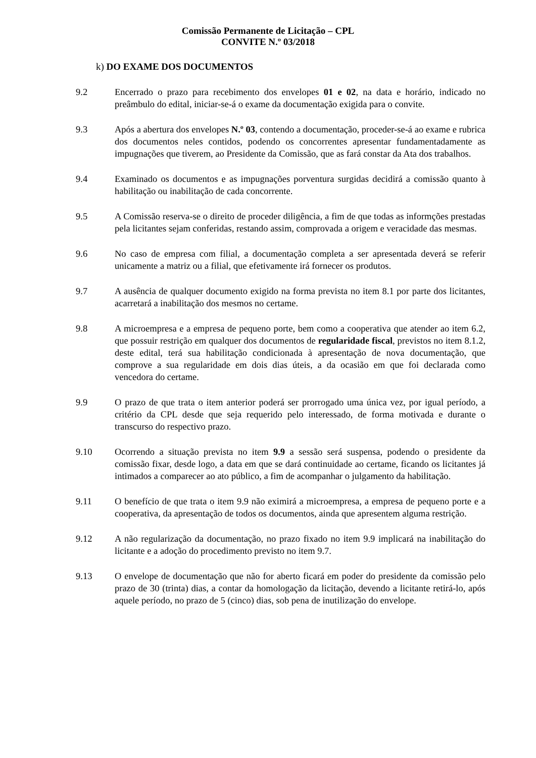Comissão Permanente de Licitação – CPL
CONVITE N.º 03/2018
k) DO EXAME DOS DOCUMENTOS
9.2 Encerrado o prazo para recebimento dos envelopes 01 e 02, na data e horário, indicado no preâmbulo do edital, iniciar-se-á o exame da documentação exigida para o convite.
9.3 Após a abertura dos envelopes N.º 03, contendo a documentação, proceder-se-á ao exame e rubrica dos documentos neles contidos, podendo os concorrentes apresentar fundamentadamente as impugnações que tiverem, ao Presidente da Comissão, que as fará constar da Ata dos trabalhos.
9.4 Examinado os documentos e as impugnações porventura surgidas decidirá a comissão quanto à habilitação ou inabilitação de cada concorrente.
9.5 A Comissão reserva-se o direito de proceder diligência, a fim de que todas as informções prestadas pela licitantes sejam conferidas, restando assim, comprovada a origem e veracidade das mesmas.
9.6 No caso de empresa com filial, a documentação completa a ser apresentada deverá se referir unicamente a matriz ou a filial, que efetivamente irá fornecer os produtos.
9.7 A ausência de qualquer documento exigido na forma prevista no item 8.1 por parte dos licitantes, acarretará a inabilitação dos mesmos no certame.
9.8 A microempresa e a empresa de pequeno porte, bem como a cooperativa que atender ao item 6.2, que possuir restrição em qualquer dos documentos de regularidade fiscal, previstos no item 8.1.2, deste edital, terá sua habilitação condicionada à apresentação de nova documentação, que comprove a sua regularidade em dois dias úteis, a da ocasião em que foi declarada como vencedora do certame.
9.9 O prazo de que trata o item anterior poderá ser prorrogado uma única vez, por igual período, a critério da CPL desde que seja requerido pelo interessado, de forma motivada e durante o transcurso do respectivo prazo.
9.10 Ocorrendo a situação prevista no item 9.9 a sessão será suspensa, podendo o presidente da comissão fixar, desde logo, a data em que se dará continuidade ao certame, ficando os licitantes já intimados a comparecer ao ato público, a fim de acompanhar o julgamento da habilitação.
9.11 O benefício de que trata o item 9.9 não eximirá a microempresa, a empresa de pequeno porte e a cooperativa, da apresentação de todos os documentos, ainda que apresentem alguma restrição.
9.12 A não regularização da documentação, no prazo fixado no item 9.9 implicará na inabilitação do licitante e a adoção do procedimento previsto no item 9.7.
9.13 O envelope de documentação que não for aberto ficará em poder do presidente da comissão pelo prazo de 30 (trinta) dias, a contar da homologação da licitação, devendo a licitante retirá-lo, após aquele período, no prazo de 5 (cinco) dias, sob pena de inutilização do envelope.